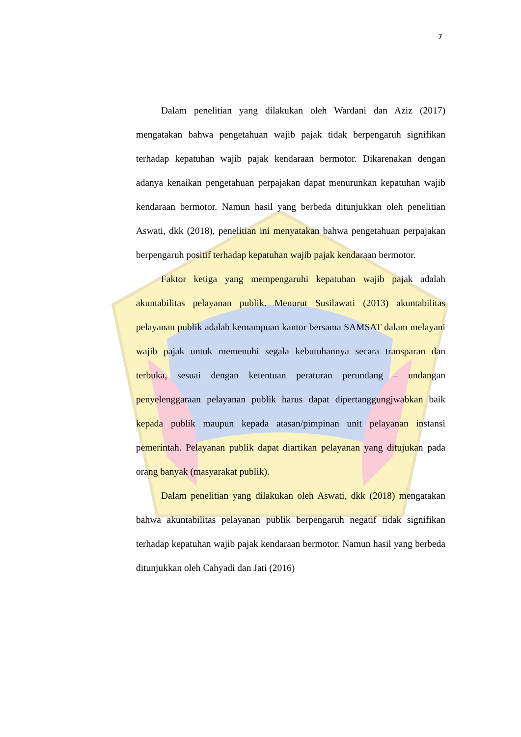7
Dalam penelitian yang dilakukan oleh Wardani dan Aziz (2017) mengatakan bahwa pengetahuan wajib pajak tidak berpengaruh signifikan terhadap kepatuhan wajib pajak kendaraan bermotor. Dikarenakan dengan adanya kenaikan pengetahuan perpajakan dapat menurunkan kepatuhan wajib kendaraan bermotor. Namun hasil yang berbeda ditunjukkan oleh penelitian Aswati, dkk (2018), penelitian ini menyatakan bahwa pengetahuan perpajakan berpengaruh positif terhadap kepatuhan wajib pajak kendaraan bermotor.
Faktor ketiga yang mempengaruhi kepatuhan wajib pajak adalah akuntabilitas pelayanan publik. Menurut Susilawati (2013) akuntabilitas pelayanan publik adalah kemampuan kantor bersama SAMSAT dalam melayani wajib pajak untuk memenuhi segala kebutuhannya secara transparan dan terbuka, sesuai dengan ketentuan peraturan perundang – undangan penyelenggaraan pelayanan publik harus dapat dipertanggungjwabkan baik kepada publik maupun kepada atasan/pimpinan unit pelayanan instansi pemerintah. Pelayanan publik dapat diartikan pelayanan yang ditujukan pada orang banyak (masyarakat publik).
Dalam penelitian yang dilakukan oleh Aswati, dkk (2018) mengatakan bahwa akuntabilitas pelayanan publik berpengaruh negatif tidak signifikan terhadap kepatuhan wajib pajak kendaraan bermotor. Namun hasil yang berbeda ditunjukkan oleh Cahyadi dan Jati (2016)